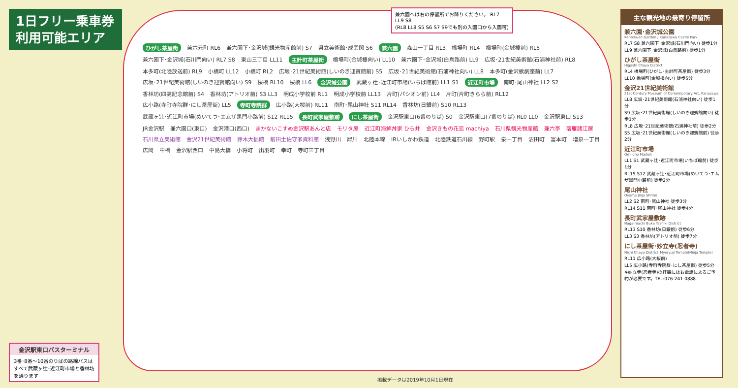1日フリー乗車券
利用可能エリア
金沢駅東口バスターミナル
3番･8番～10番のりばの路線バスはすべて武蔵ヶ辻･近江町市場と香林坊を通ります
兼六園へは右の停留所でお降りください。 RL7 LL9 S8
(RL8 LL8 S5 S6 S7 S9でも別の入園口から入園可)
ひがし茶屋街 兼六元町 RL6 兼六園下･金沢城(観光物産館前) S7 県立美術館･成巽閣 S6 兼六園 森山一丁目 RL3 橋場町 RL4 橋場町(金城樓前) RL5 兼六園下･金沢城(石川門向い) RL7 S8 東山三丁目 LL11 主計町茶屋街 橋場町(金城樓向い) LL10 兼六園下･金沢城(白鳥路前) LL9 広坂･21世紀美術館(石浦神社前) RL8 本多町(北陸放送前) RL9 小橋町 LL12 小橋町 RL2 広坂･21世紀美術館(しいのき迎賓館前) S5 広坂･21世紀美術館(石浦神社向い) LL8 本多町(金沢歌劇座前) LL7 広坂･21世紀美術館(しいのき迎賓館向い) S9 桜橋 RL10 桜橋 LL6 金沢城公園 武蔵ヶ辻･近江町市場(いちば館前) LL1 S1 近江町市場 南町･尾山神社 LL2 S2 香林坊(四高記念館前) S4 香林坊(アトリオ前) S3 LL3 明成小学校前 RL1 明成小学校前 LL13 片町(パシオン前) LL4 片町(片町きらら前) RL12 広小路(寺町寺院群･にし茶屋街) LL5 寺町寺院群 広小路(大桜前) RL11 南町･尾山神社 S11 RL14 香林坊(日銀前) S10 RL13 武蔵ヶ辻･近江町市場(めいてつ･エムザ黒門小路前) S12 RL15 長町武家屋敷跡 にし茶屋街 金沢駅東口(6番のりば) S0 金沢駅東口(7番のりば) RL0 LL0 金沢駅東口 S13 JR金沢駅 兼六園口(東口) 金沢港口(西口) まかないこすめ金沢駅あんと店 モリタ屋 近江町海鮮丼家 ひら井 金沢きもの花恋 machiya 石川県観光物産館 兼六亭 落雁諸江屋 石川県立美術館 金沢21世紀美術館 鈴木大拙館 前田土佐守家資料館 浅野川 犀川 北陸本線 IRいしかわ鉄道 北陸鉄道石川線 野町駅 泉一丁目 沼田町 富本町 増泉一丁目 広岡 中橋 金沢駅西口 中島大橋 小将町 出羽町 幸町 寺町三丁目
掲載データは2019年10月1日現在
主な観光地の最寄り停留所
兼六園･金沢城公園
Kenrokuen Garden / Kanazawa Castle Park
RL7 S8 兼六園下･金沢城(石川門向い) 徒歩1分
LL9 兼六園下･金沢城(白鳥路前) 徒歩1分
ひがし茶屋街
Higashi Chaya District
RL4 橋場町(ひがし･主計町茶屋街) 徒歩3分
LL10 橋場町(金城樓向い) 徒歩5分
金沢21世紀美術館
21st Century Museum of Contemporary Art, Kanazawa
LL8 広坂･21世紀美術館(石浦神社向い) 徒歩1分
S9 広坂･21世紀美術館(しいのき迎賓館向い) 徒歩1分
RL8 広坂･21世紀美術館(石浦神社前) 徒歩2分
S5 広坂･21世紀美術館(しいのき迎賓館前) 徒歩2分
近江町市場
Omi-cho Market
LL1 S1 武蔵ヶ辻･近江町市場(いちば館前) 徒歩1分
RL15 S12 武蔵ヶ辻･近江町市場(めいてつ･エムザ黒門小路前) 徒歩2分
尾山神社
Oyama Jinja Shrine
LL2 S2 南町･尾山神社 徒歩3分
RL14 S11 南町･尾山神社 徒歩4分
長町武家屋敷跡
Naga-machi Buke Yashiki District
RL13 S10 香林坊(日銀前) 徒歩6分
LL3 S3 香林坊(アトリオ前) 徒歩7分
にし茶屋街･妙立寺(忍者寺)
Nishi Chaya District･Myoryuji Temple(Ninja Temple)
RL11 広小路(大桜前)
LL5 広小路(寺町寺院群･にし茶屋街) 徒歩5分
※妙立寺(忍者寺)の拝観にはお電話によるご予約が必要です。TEL:076-241-0888